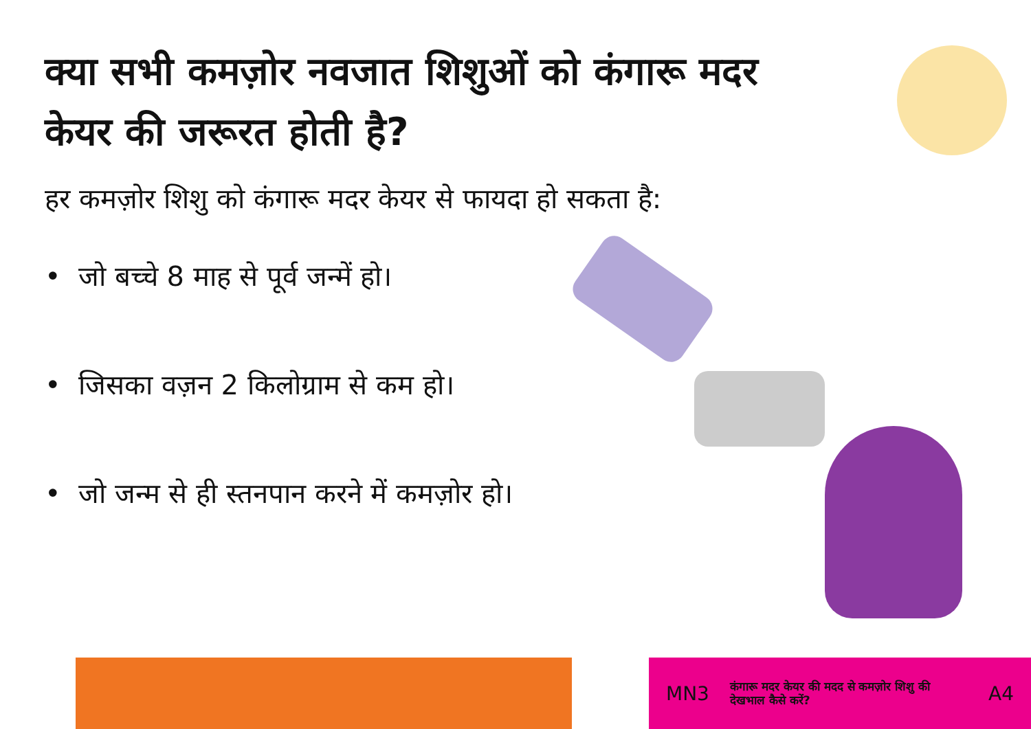क्या सभी कमज़ोर नवजात शिशुओं को कंगारू मदर केयर की जरूरत होती है?
हर कमज़ोर शिशु को कंगारू मदर केयर से फायदा हो सकता है:
• जो बच्चे 8 माह से पूर्व जन्में हो।
• जिसका वज़न 2 किलोग्राम से कम हो।
• जो जन्म से ही स्तनपान करने में कमज़ोर हो।
MN3 कंगारू मदर केयर की मदद से कमज़ोर शिशु की देखभाल कैसे करें? A4